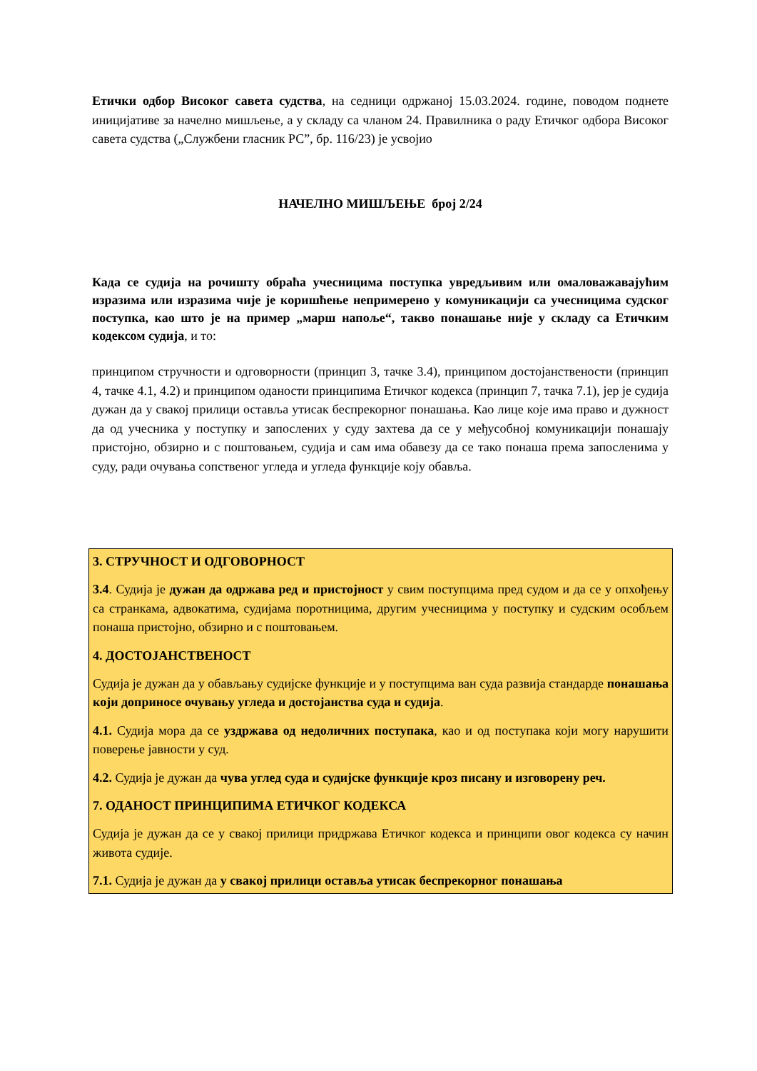Етички одбор Високог савета судства, на седници одржаној 15.03.2024. године, поводом поднете иницијативе за начелно мишљење, а у складу са чланом 24. Правилника о раду Етичког одбора Високог савета судства („Службени гласник РС”, бр. 116/23) је усвојио
НАЧЕЛНО МИШЉЕЊЕ број 2/24
Када се судија на рочишту обраћа учесницима поступка увредљивим или омаловажавајућим изразима или изразима чије је коришћење непримерено у комуникацији са учесницима судског поступка, као што је на пример „марш напоље“, такво понашање није у складу са Етичким кодексом судија, и то:
принципом стручности и одговорности (принцип 3, тачке 3.4), принципом достојанствености (принцип 4, тачке 4.1, 4.2) и принципом оданости принципима Етичког кодекса (принцип 7, тачка 7.1), јер је судија дужан да у свакој прилици оставља утисак беспрекорног понашања. Као лице које има право и дужност да од учесника у поступку и запослених у суду захтева да се у међусобној комуникацији понашају пристојно, обзирно и с поштовањем, судија и сам има обавезу да се тако понаша према запосленима у суду, ради очувања сопственог угледа и угледа функције коју обавља.
3. СТРУЧНОСТ И ОДГОВОРНОСТ
3.4. Судија је дужан да одржава ред и пристојност у свим поступцима пред судом и да се у опхођењу са странкама, адвокатима, судијама поротницима, другим учесницима у поступку и судским особљем понаша пристојно, обзирно и с поштовањем.
4. ДОСТОЈАНСТВЕНОСТ
Судија је дужан да у обављању судијске функције и у поступцима ван суда развија стандарде понашања који доприносе очувању угледа и достојанства суда и судија.
4.1. Судија мора да се уздржава од недоличних поступака, као и од поступака који могу нарушити поверење јавности у суд.
4.2. Судија је дужан да чува углед суда и судијске функције кроз писану и изговорену реч.
7. ОДАНОСТ ПРИНЦИПИМА ЕТИЧКОГ КОДЕКСА
Судија је дужан да се у свакој прилици придржава Етичког кодекса и принципи овог кодекса су начин живота судије.
7.1. Судија је дужан да у свакој прилици оставља утисак беспрекорног понашања